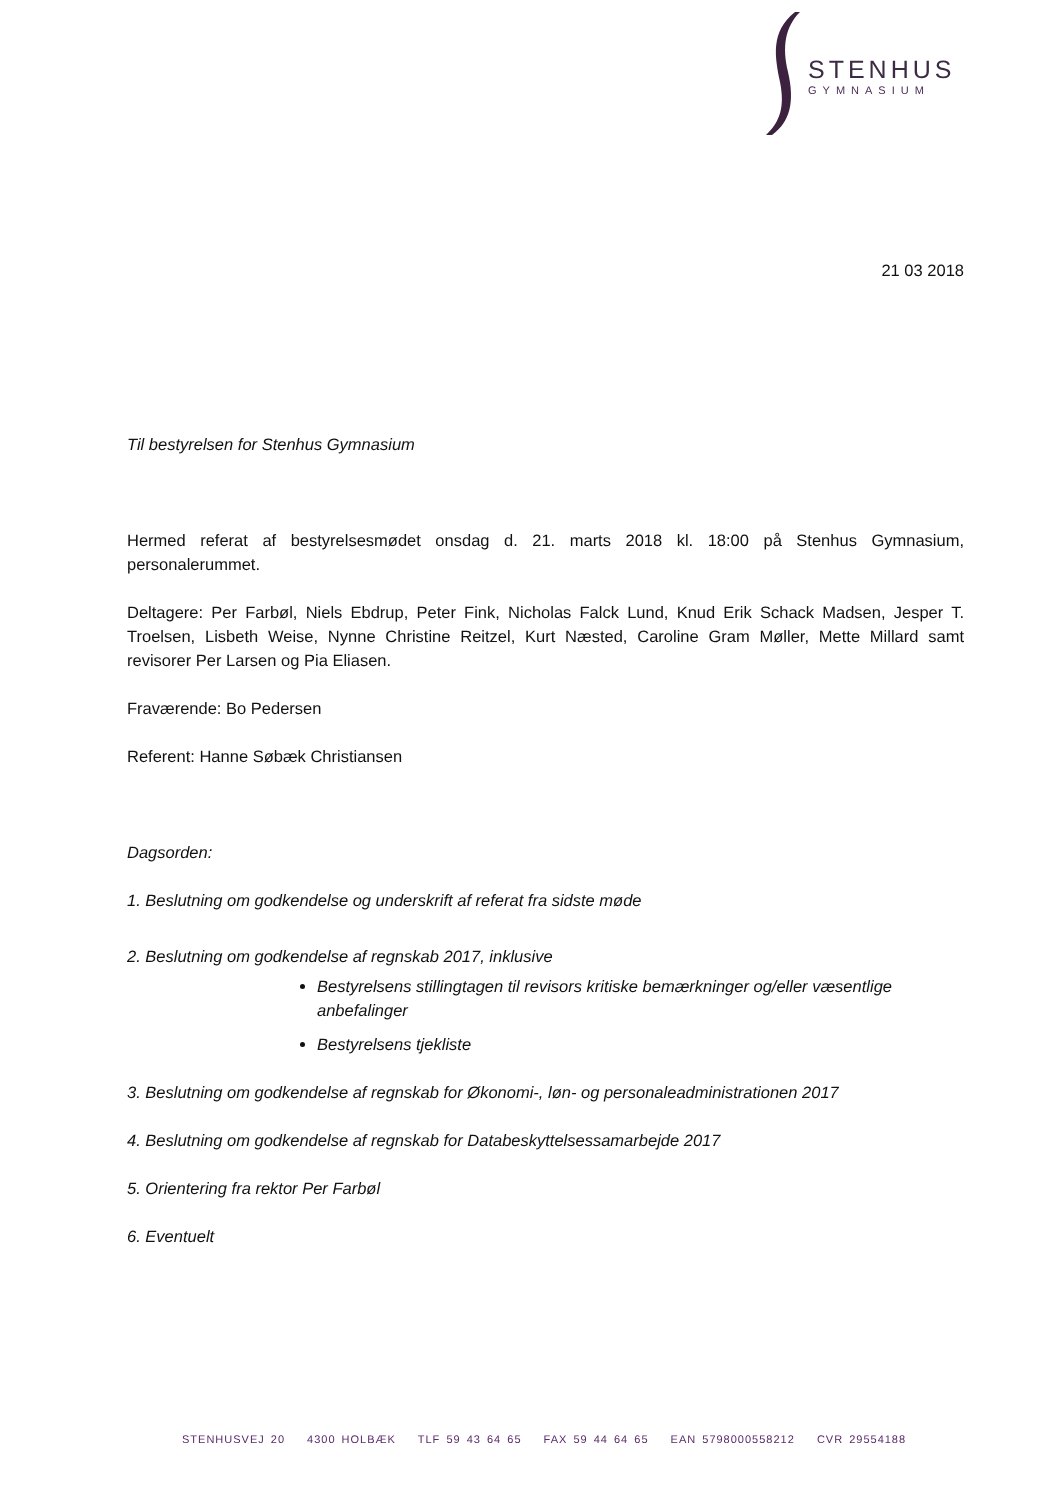STENHUS
GYMNASIUM
21 03 2018
Til bestyrelsen for Stenhus Gymnasium
Hermed referat af bestyrelsesmødet onsdag d. 21. marts 2018 kl. 18:00 på Stenhus Gymnasium, personalerummet.
Deltagere: Per Farbøl, Niels Ebdrup, Peter Fink, Nicholas Falck Lund, Knud Erik Schack Madsen, Jesper T. Troelsen, Lisbeth Weise, Nynne Christine Reitzel, Kurt Næsted, Caroline Gram Møller, Mette Millard samt revisorer Per Larsen og Pia Eliasen.
Fraværende: Bo Pedersen
Referent: Hanne Søbæk Christiansen
Dagsorden:
1. Beslutning om godkendelse og underskrift af referat fra sidste møde
2. Beslutning om godkendelse af regnskab 2017, inklusive
Bestyrelsens stillingtagen til revisors kritiske bemærkninger og/eller væsentlige anbefalinger
Bestyrelsens tjekliste
3. Beslutning om godkendelse af regnskab for Økonomi-, løn- og personaleadministrationen 2017
4. Beslutning om godkendelse af regnskab for Databeskyttelsessamarbejde 2017
5. Orientering fra rektor Per Farbøl
6. Eventuelt
STENHUSVEJ 20 4300 HOLBÆK TLF 59 43 64 65 FAX 59 44 64 65 EAN 5798000558212 CVR 29554188